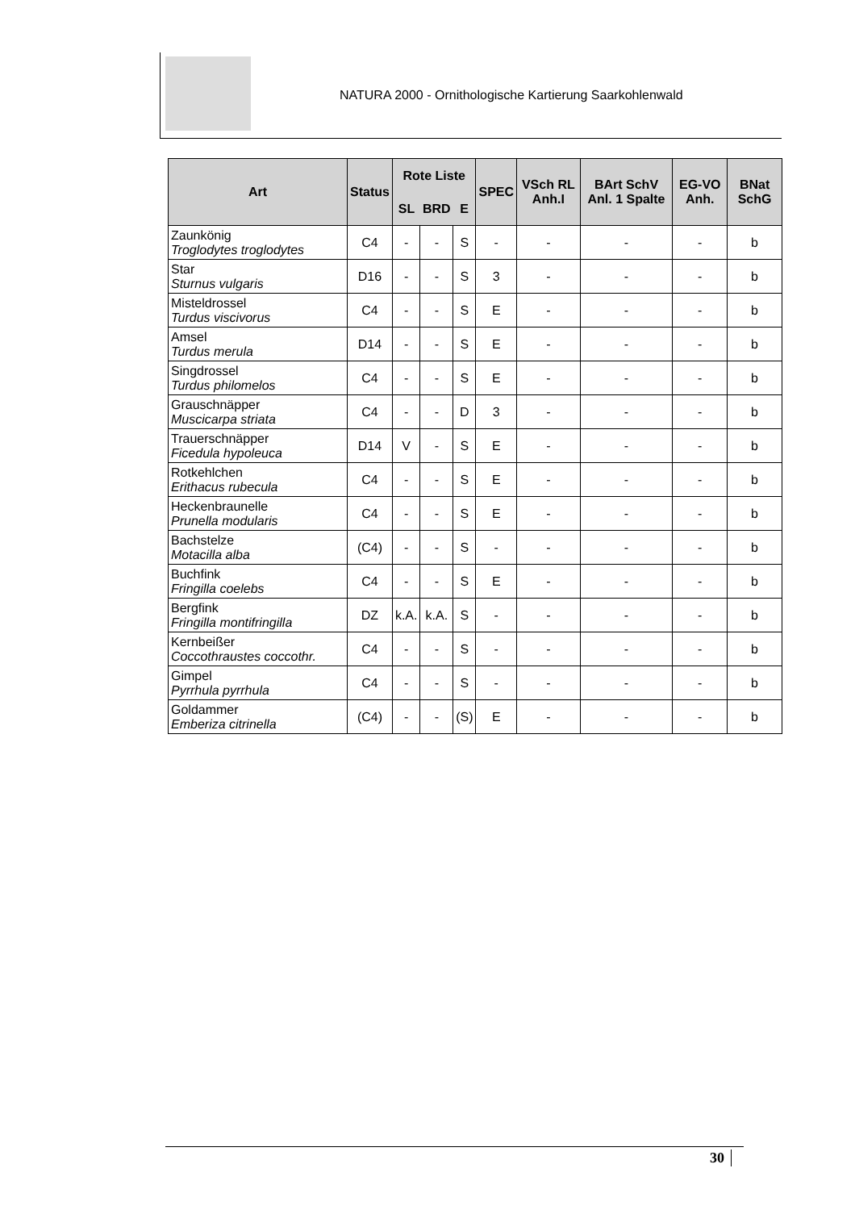NATURA 2000 - Ornithologische Kartierung Saarkohlenwald
| Art | Status | Rote Liste | | | SPEC | VSch RL Anh.I | BArt SchV Anl. 1 Spalte | EG-VO Anh. | BNat SchG |
| --- | --- | --- | --- | --- | --- | --- | --- | --- | --- |
| | | SL | BRD | E | | | | | |
| Zaunkönig Troglodytes troglodytes | C4 | - | - | S | - | - | - | - | b |
| Star Sturnus vulgaris | D16 | - | - | S | 3 | - | - | - | b |
| Misteldrossel Turdus viscivorus | C4 | - | - | S | E | - | - | - | b |
| Amsel Turdus merula | D14 | - | - | S | E | - | - | - | b |
| Singdrossel Turdus philomelos | C4 | - | - | S | E | - | - | - | b |
| Grauschnäpper Muscicarpa striata | C4 | - | - | D | 3 | - | - | - | b |
| Trauerschnäpper Ficedula hypoleuca | D14 | V | - | S | E | - | - | - | b |
| Rotkehlchen Erithacus rubecula | C4 | - | - | S | E | - | - | - | b |
| Heckenbraunelle Prunella modularis | C4 | - | - | S | E | - | - | - | b |
| Bachstelze Motacilla alba | (C4) | - | - | S | - | - | - | - | b |
| Buchfink Fringilla coelebs | C4 | - | - | S | E | - | - | - | b |
| Bergfink Fringilla montifringilla | DZ | k.A. | k.A. | S | - | - | - | - | b |
| Kernbeißer Coccothraustes coccothr. | C4 | - | - | S | - | - | - | - | b |
| Gimpel Pyrrhula pyrrhula | C4 | - | - | S | - | - | - | - | b |
| Goldammer Emberiza citrinella | (C4) | - | - | (S) | E | - | - | - | b |
30